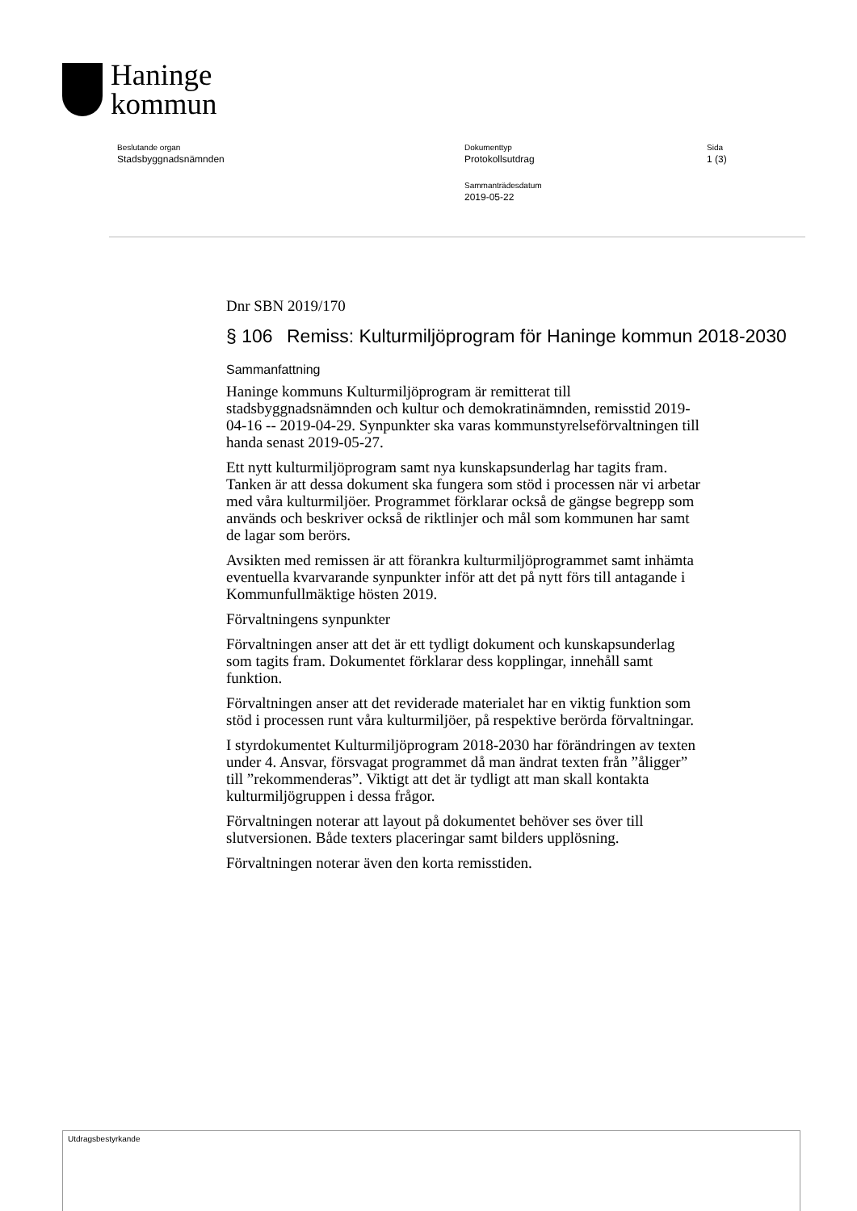Haninge
kommun
Beslutande organ
Stadsbyggnadsnämnden
Dokumenttyp
Protokollsutdrag
Sammanträdesdatum
2019-05-22
Sida
1 (3)
Dnr SBN 2019/170
§ 106 Remiss: Kulturmiljöprogram för Haninge kommun 2018-2030
Sammanfattning
Haninge kommuns Kulturmiljöprogram är remitterat till stadsbyggnadsnämnden och kultur och demokratinämnden, remisstid 2019-04-16 -- 2019-04-29. Synpunkter ska varas kommunstyrelseförvaltningen till handa senast 2019-05-27.
Ett nytt kulturmiljöprogram samt nya kunskapsunderlag har tagits fram. Tanken är att dessa dokument ska fungera som stöd i processen när vi arbetar med våra kulturmiljöer. Programmet förklarar också de gängse begrepp som används och beskriver också de riktlinjer och mål som kommunen har samt de lagar som berörs.
Avsikten med remissen är att förankra kulturmiljöprogrammet samt inhämta eventuella kvarvarande synpunkter inför att det på nytt förs till antagande i Kommunfullmäktige hösten 2019.
Förvaltningens synpunkter
Förvaltningen anser att det är ett tydligt dokument och kunskapsunderlag som tagits fram. Dokumentet förklarar dess kopplingar, innehåll samt funktion.
Förvaltningen anser att det reviderade materialet har en viktig funktion som stöd i processen runt våra kulturmiljöer, på respektive berörda förvaltningar.
I styrdokumentet Kulturmiljöprogram 2018-2030 har förändringen av texten under 4. Ansvar, försvagat programmet då man ändrat texten från ”åligger” till ”rekommenderas”. Viktigt att det är tydligt att man skall kontakta kulturmiljögruppen i dessa frågor.
Förvaltningen noterar att layout på dokumentet behöver ses över till slutversionen. Både texters placeringar samt bilders upplösning.
Förvaltningen noterar även den korta remisstiden.
Utdragsbestyrkande